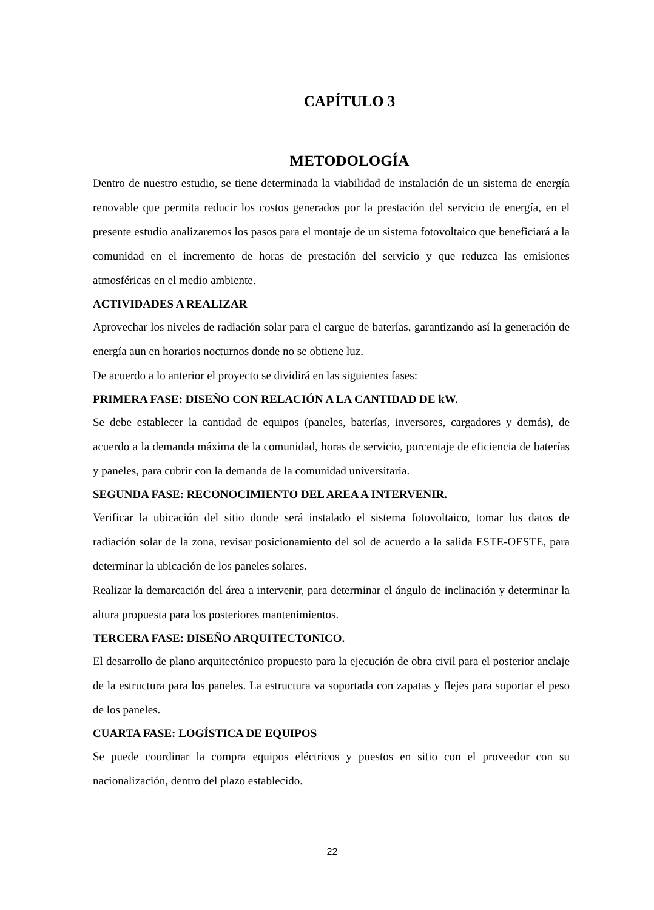CAPÍTULO 3
METODOLOGÍA
Dentro de nuestro estudio, se tiene determinada la viabilidad de instalación de un sistema de energía renovable que permita reducir los costos generados por la prestación del servicio de energía, en el presente estudio analizaremos los pasos para el montaje de un sistema fotovoltaico que beneficiará a la comunidad en el incremento de horas de prestación del servicio y que reduzca las emisiones atmosféricas en el medio ambiente.
ACTIVIDADES A REALIZAR
Aprovechar los niveles de radiación solar para el cargue de baterías, garantizando así la generación de energía aun en horarios nocturnos donde no se obtiene luz.
De acuerdo a lo anterior el proyecto se dividirá en las siguientes fases:
PRIMERA FASE: DISEÑO CON RELACIÓN A LA CANTIDAD DE kW.
Se debe establecer la cantidad de equipos (paneles, baterías, inversores, cargadores y demás), de acuerdo a la demanda máxima de la comunidad, horas de servicio, porcentaje de eficiencia de baterías y paneles, para cubrir con la demanda de la comunidad universitaria.
SEGUNDA FASE: RECONOCIMIENTO DEL AREA A INTERVENIR.
Verificar la ubicación del sitio donde será instalado el sistema fotovoltaico, tomar los datos de radiación solar de la zona, revisar posicionamiento del sol de acuerdo a la salida ESTE-OESTE, para determinar la ubicación de los paneles solares.
Realizar la demarcación del área a intervenir, para determinar el ángulo de inclinación y determinar la altura propuesta para los posteriores mantenimientos.
TERCERA FASE: DISEÑO ARQUITECTONICO.
El desarrollo de plano arquitectónico propuesto para la ejecución de obra civil para el posterior anclaje de la estructura para los paneles. La estructura va soportada con zapatas y flejes para soportar el peso de los paneles.
CUARTA FASE: LOGÍSTICA DE EQUIPOS
Se puede coordinar la compra equipos eléctricos y puestos en sitio con el proveedor con su nacionalización, dentro del plazo establecido.
22